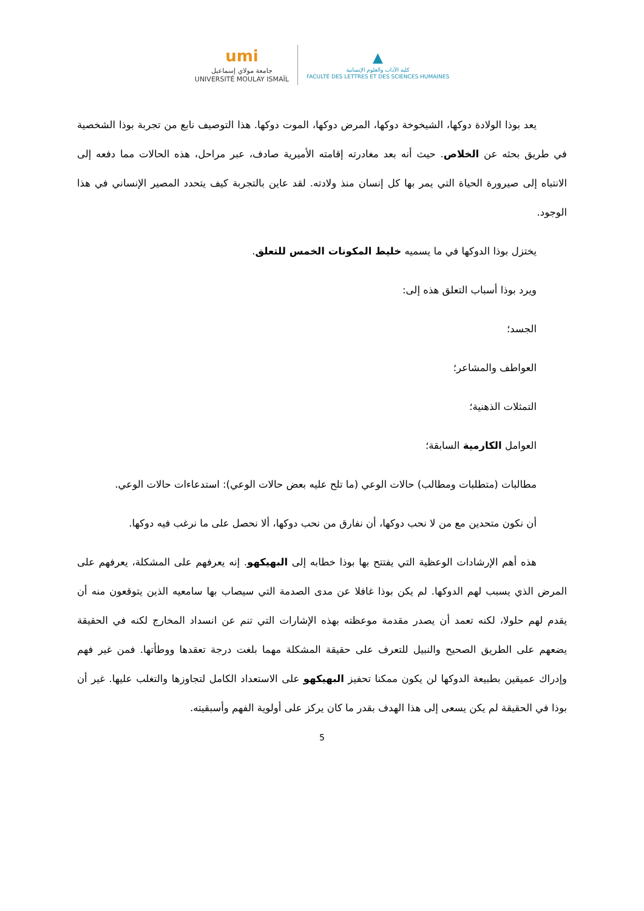umi
جامعة مولاي إسماعيل
UNIVERSITÉ MOULAY ISMAÏL
▲
كلية الآداب والعلوم الإنسانية
FACULTÉ DES LETTRES ET DES SCIENCES HUMAINES
يعد بوذا الولادة دوكها، الشيخوخة دوكها، المرض دوكها، الموت دوكها. هذا التوصيف نابع من تجربة بوذا الشخصية في طريق بحثه عن الخلاص. حيث أنه بعد مغادرته إقامته الأميرية صادف، عبر مراحل، هذه الحالات مما دفعه إلى الانتباه إلى صيرورة الحياة التي يمر بها كل إنسان منذ ولادته. لقد عاين بالتجربة كيف يتحدد المصير الإنساني في هذا الوجود.
يختزل بوذا الدوكها في ما يسميه خليط المكونات الخمس للتعلق.
ويرد بوذا أسباب التعلق هذه إلى:
الجسد؛
العواطف والمشاعر؛
التمثلات الذهنية؛
العوامل الكارمية السابقة؛
مطالبات (متطلبات ومطالب) حالات الوعي (ما تلح عليه بعض حالات الوعي): استدعاءات حالات الوعي.
أن نكون متحدين مع من لا نحب دوكها، أن نفارق من نحب دوكها، ألا نحصل على ما نرغب فيه دوكها.
هذه أهم الإرشادات الوعظية التي يفتتح بها بوذا خطابه إلى البهيكهو. إنه يعرفهم على المشكلة، يعرفهم على المرض الذي يسبب لهم الدوكها. لم يكن بوذا غافلا عن مدى الصدمة التي سيصاب بها سامعيه الذين يتوقعون منه أن يقدم لهم حلولا، لكنه تعمد أن يصدر مقدمة موعظته بهذه الإشارات التي تنم عن انسداد المخارج لكنه في الحقيقة يضعهم على الطريق الصحيح والنبيل للتعرف على حقيقة المشكلة مهما بلغت درجة تعقدها ووطأتها. فمن غير فهم وإدراك عميقين بطبيعة الدوكها لن يكون ممكنا تحفيز البهيكهو على الاستعداد الكامل لتجاوزها والتغلب عليها. غير أن بوذا في الحقيقة لم يكن يسعى إلى هذا الهدف بقدر ما كان يركز على أولوية الفهم وأسبقيته.
5